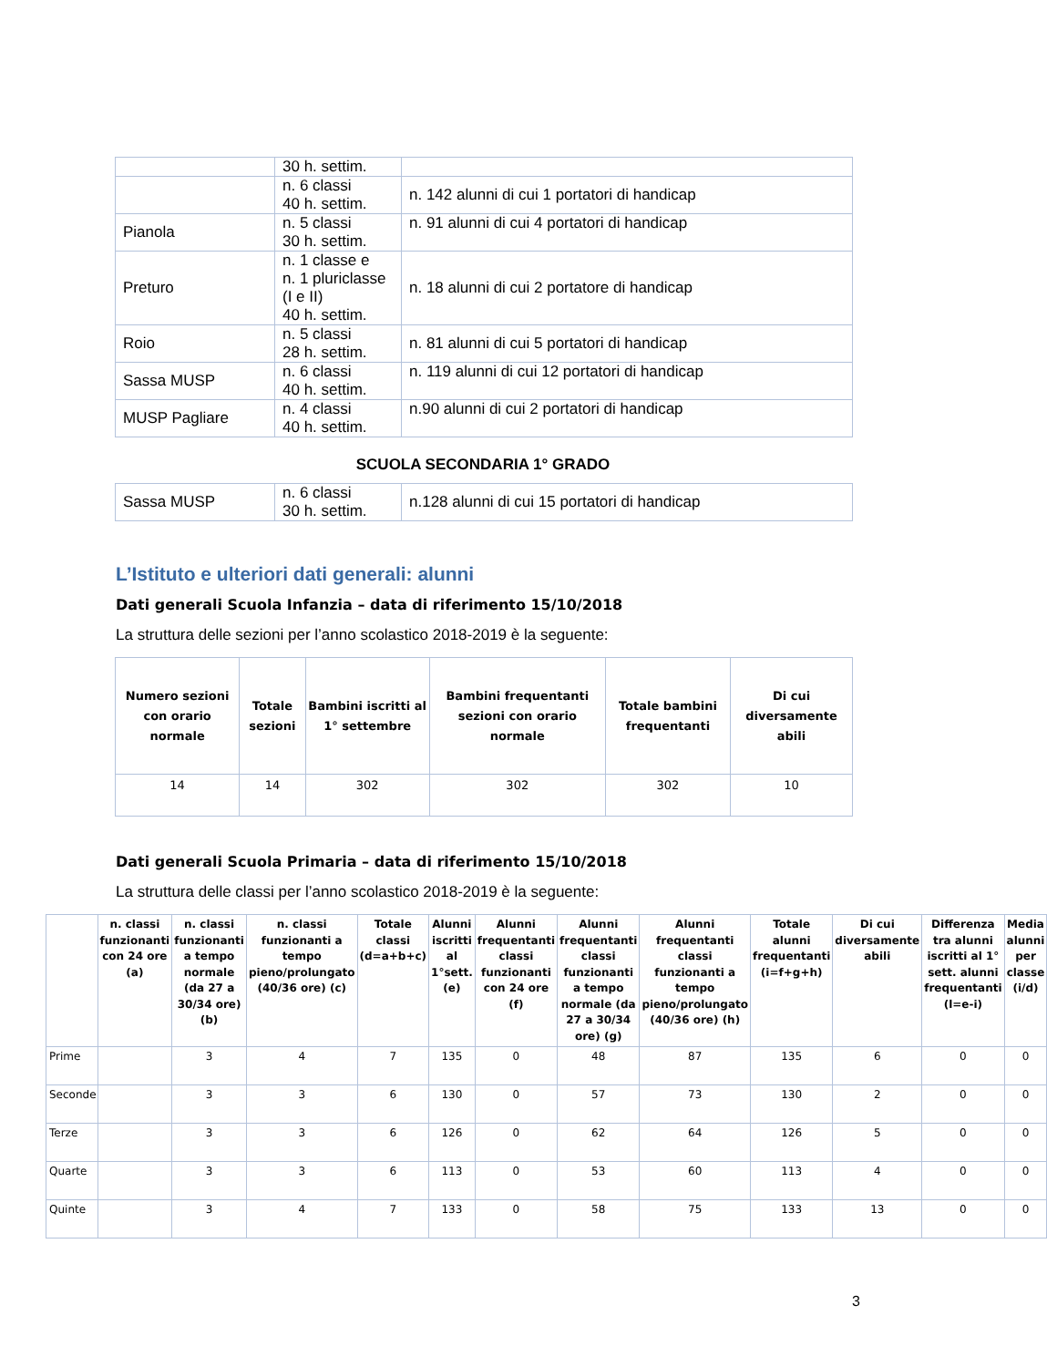| | 30 h. settim. | |
| | n. 6 classi 40 h. settim. | n. 142 alunni di cui 1 portatori di handicap |
| Pianola | n. 5 classi 30 h. settim. | n. 91 alunni di cui 4 portatori di handicap |
| Preturo | n. 1 classe e n. 1 pluriclasse (I e II) 40 h. settim. | n. 18 alunni di cui 2 portatore di handicap |
| Roio | n. 5 classi 28 h. settim. | n. 81 alunni di cui 5 portatori di handicap |
| Sassa MUSP | n. 6 classi 40 h. settim. | n. 119 alunni di cui 12 portatori di handicap |
| MUSP Pagliare | n. 4 classi 40 h. settim. | n.90 alunni di cui 2 portatori di handicap |
SCUOLA SECONDARIA 1° GRADO
| Sassa MUSP | n. 6 classi 30 h. settim. | n.128 alunni di cui 15 portatori di handicap |
L’Istituto e ulteriori dati generali: alunni
Dati generali Scuola Infanzia – data di riferimento 15/10/2018
La struttura delle sezioni per l’anno scolastico 2018-2019 è la seguente:
| Numero sezioni con orario normale | Totale sezioni | Bambini iscritti al 1° settembre | Bambini frequentanti sezioni con orario normale | Totale bambini frequentanti | Di cui diversamente abili |
| --- | --- | --- | --- | --- | --- |
| 14 | 14 | 302 | 302 | 302 | 10 |
Dati generali Scuola Primaria – data di riferimento 15/10/2018
La struttura delle classi per l’anno scolastico 2018-2019 è la seguente:
| | n. classi funzionanti con 24 ore (a) | n. classi funzionanti a tempo normale (da 27 a 30/34 ore) (b) | n. classi funzionanti a tempo pieno/prolungato (40/36 ore) (c) | Totale classi (d=a+b+c) | Alunni iscritti al 1°sett. (e) | Alunni frequentanti classi funzionanti con 24 ore (f) | Alunni frequentanti classi funzionanti a tempo normale (da 27 a 30/34 ore) (g) | Alunni frequentanti classi funzionanti a tempo pieno/prolungato (40/36 ore) (h) | Totale alunni frequentanti (i=f+g+h) | Di cui diversamente abili | Differenza tra alunni iscritti al 1° sett. alunni frequentanti (l=e-i) | Media alunni per classe (i/d) |
| --- | --- | --- | --- | --- | --- | --- | --- | --- | --- | --- | --- | --- |
| Prime | | 3 | 4 | 7 | 135 | 0 | 48 | 87 | 135 | 6 | 0 | 0 |
| Seconde | | 3 | 3 | 6 | 130 | 0 | 57 | 73 | 130 | 2 | 0 | 0 |
| Terze | | 3 | 3 | 6 | 126 | 0 | 62 | 64 | 126 | 5 | 0 | 0 |
| Quarte | | 3 | 3 | 6 | 113 | 0 | 53 | 60 | 113 | 4 | 0 | 0 |
| Quinte | | 3 | 4 | 7 | 133 | 0 | 58 | 75 | 133 | 13 | 0 | 0 |
3